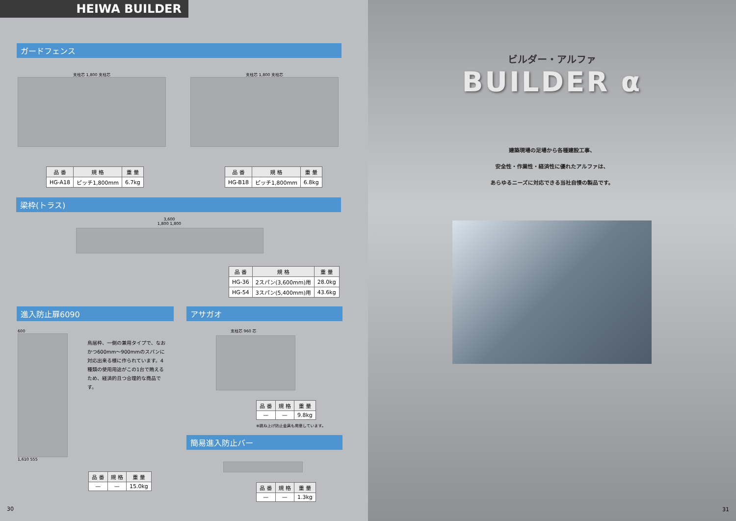HEIWA BUILDER
ガードフェンス
支柱芯 1,800 支柱芯
| 品 番 | 規 格 | 重 量 |
| --- | --- | --- |
| HG-A18 | ピッチ1,800mm | 6.7kg |
支柱芯 1,800 支柱芯
| 品 番 | 規 格 | 重 量 |
| --- | --- | --- |
| HG-B18 | ピッチ1,800mm | 6.8kg |
梁枠(トラス)
3,600
1,800 1,800
| 品 番 | 規 格 | 重 量 |
| --- | --- | --- |
| HG-36 | 2スパン(3,600mm)用 | 28.0kg |
| HG-54 | 3スパン(5,400mm)用 | 43.6kg |
進入防止扉6090
600
1,610 555
鳥居枠、一側の兼用タイプで、なおかつ600mm～900mmのスパンに対応出来る様に作られています。4種類の使用用途がこの1台で賄えるため、経済的且つ合理的な商品です。
| 品 番 | 規 格 | 重 量 |
| --- | --- | --- |
| — | — | 15.0kg |
アサガオ
支柱芯 960 芯
| 品 番 | 規 格 | 重 量 |
| --- | --- | --- |
| — | — | 9.8kg |
※跳ね上げ防止金具も用意しています。
簡易進入防止バー
| 品 番 | 規 格 | 重 量 |
| --- | --- | --- |
| — | — | 1.3kg |
30
ビルダー・アルファ
BUILDER α
建築現場の足場から各種建設工事、
安全性・作業性・経済性に優れたアルファは、
あらゆるニーズに対応できる当社自慢の製品です。
31